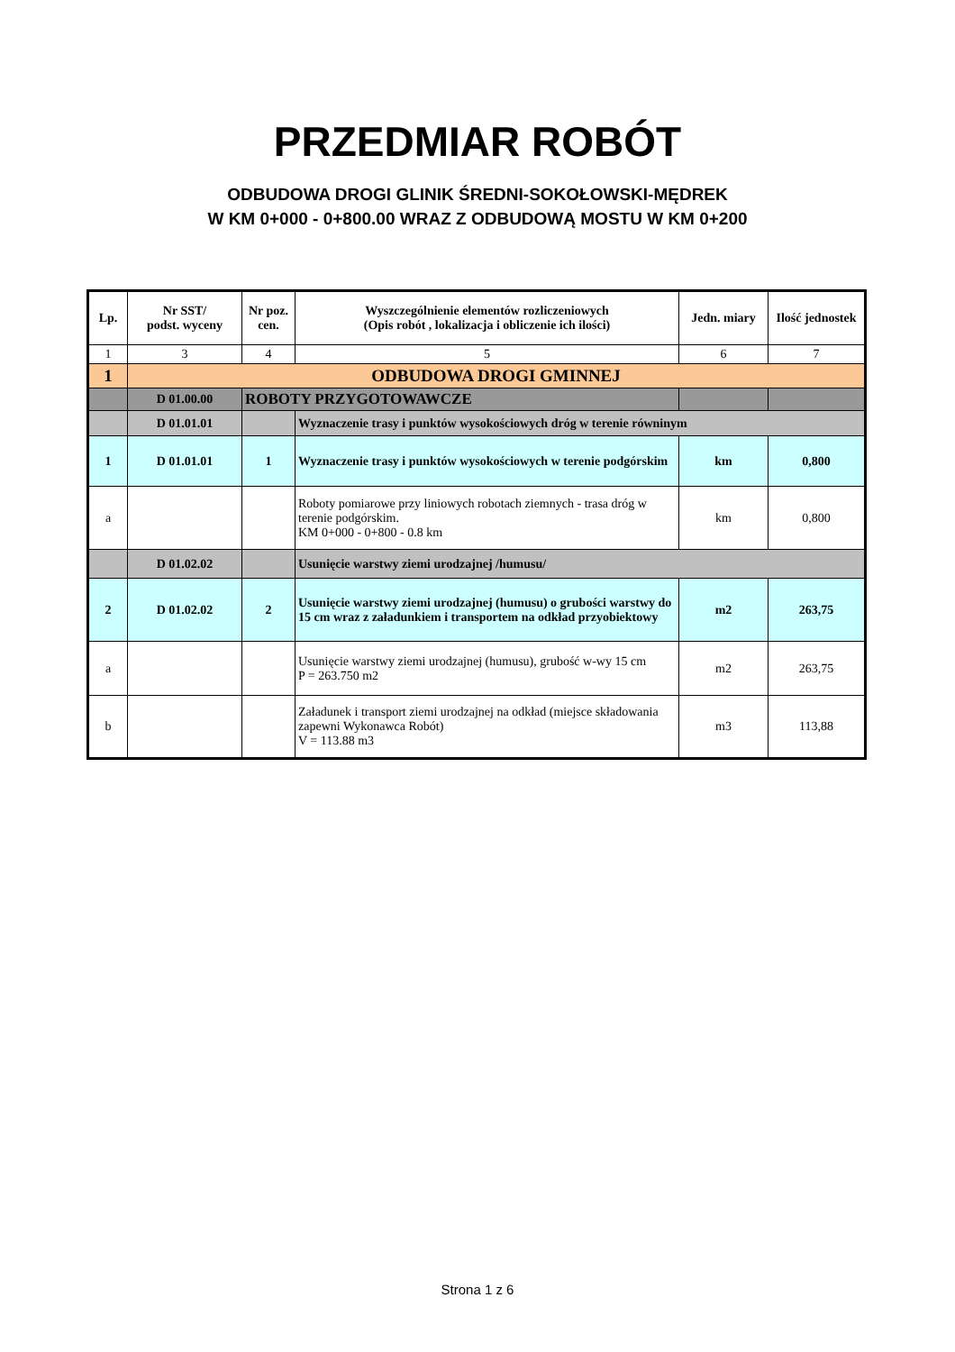PRZEDMIAR ROBÓT
ODBUDOWA DROGI GLINIK ŚREDNI-SOKOŁOWSKI-MĘDREK
W KM 0+000 - 0+800.00 WRAZ Z ODBUDOWĄ MOSTU W KM 0+200
| Lp. | Nr SST/ podst. wyceny | Nr poz. cen. | Wyszczególnienie elementów rozliczeniowych (Opis robót , lokalizacja i obliczenie ich ilości) | Jedn. miary | Ilość jednostek |
| --- | --- | --- | --- | --- | --- |
| 1 | 3 | 4 | 5 | 6 | 7 |
| 1 | ODBUDOWA DROGI GMINNEJ | | | | |
| | D 01.00.00 | ROBOTY PRZYGOTOWAWCZE | | | |
| | D 01.01.01 | | Wyznaczenie trasy i punktów wysokościowych dróg w terenie równinym | | |
| 1 | D 01.01.01 | 1 | Wyznaczenie trasy i punktów wysokościowych w terenie podgórskim | km | 0,800 |
| a | | | Roboty pomiarowe przy liniowych robotach ziemnych - trasa dróg w terenie podgórskim. KM 0+000 - 0+800 - 0.8 km | km | 0,800 |
| | D 01.02.02 | | Usunięcie warstwy ziemi urodzajnej /humusu/ | | |
| 2 | D 01.02.02 | 2 | Usunięcie warstwy ziemi urodzajnej (humusu) o grubości warstwy do 15 cm wraz z załadunkiem i transportem na odkład przyobiektowy | m2 | 263,75 |
| a | | | Usunięcie warstwy ziemi urodzajnej (humusu), grubość w-wy 15 cm P = 263.750 m2 | m2 | 263,75 |
| b | | | Załadunek i transport ziemi urodzajnej na odkład (miejsce składowania zapewni Wykonawca Robót) V = 113.88 m3 | m3 | 113,88 |
Strona 1 z 6